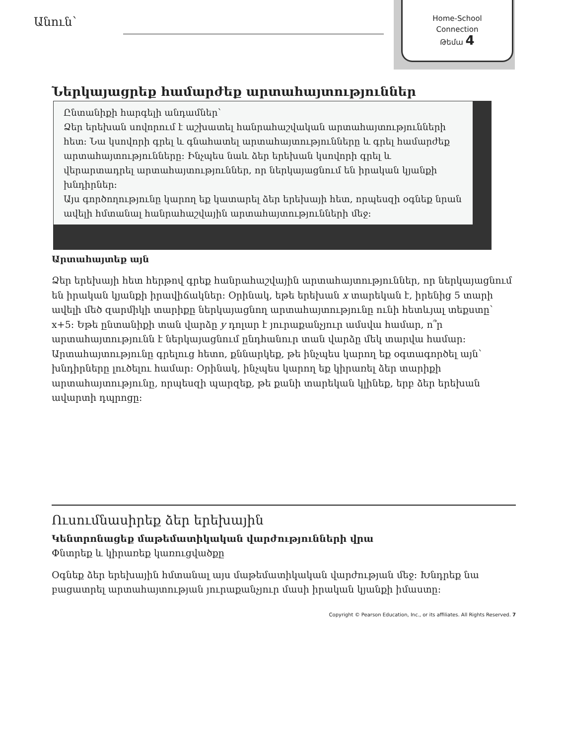Անուն՝
Home-School
Connection
Թեմա 4
Ներկայացրեք համարժեք արտահայտություններ
Ընտանիքի հարգելի անդամներ՝
Ձեր երեխան սովորում է աշխատել հանրահաշվական արտահայտությունների հետ: Նա կսովորի գրել և գնահատել արտահայտությունները և գրել համարժեք արտահայտությունները: Ինչպես նաև ձեր երեխան կսովորի գրել և վերարտադրել արտահայտություններ, որ ներկայացնում են իրական կյանքի խնդիրներ:
Այս գործողությունը կարող եք կատարել ձեր երեխայի հետ, որպեսզի օգնեք նրան ավելի հմտանալ հանրահաշվային արտահայտությունների մեջ:
Արտահայտեք այն
Ձեր երեխայի հետ հերթով գրեք հանրահաշվային արտահայտություններ, որ ներկայացնում են իրական կյանքի իրավիճակներ: Օրինակ, եթե երեխան x տարեկան է, իրենից 5 տարի ավելի մեծ զարմիկի տարիքը ներկայացնող արտահայտությունը ունի հետևյալ տեքստը՝ x+5: Եթե ընտանիքի տան վարձը y դոլար է յուրաքանչյուր ամսվա համար, ո՞ր արտահայտությունն է ներկայացնում ընդհանուր տան վարձը մեկ տարվա համար: Արտահայտությունը գրելուց հետո, քննարկեք, թե ինչպես կարող եք օգտագործել այն՝ խնդիրները լուծելու համար: Օրինակ, ինչպես կարող եք կիրառել ձեր տարիքի արտահայտությունը, որպեսզի պարզեք, թե քանի տարեկան կլինեք, երբ ձեր երեխան ավարտի դպրոցը:
Ուսումնասիրեք ձեր երեխային
Կենտրոնացեք մաթեմատիկական վարժությունների վրա
Փնտրեք և կիրառեք կառուցվածքը
Օգնեք ձեր երեխային հմտանալ այս մաթեմատիկական վարժության մեջ: Խնդրեք նա բացատրել արտահայտության յուրաքանչյուր մասի իրական կյանքի իմաստը:
Copyright © Pearson Education, Inc., or its affiliates. All Rights Reserved. 7